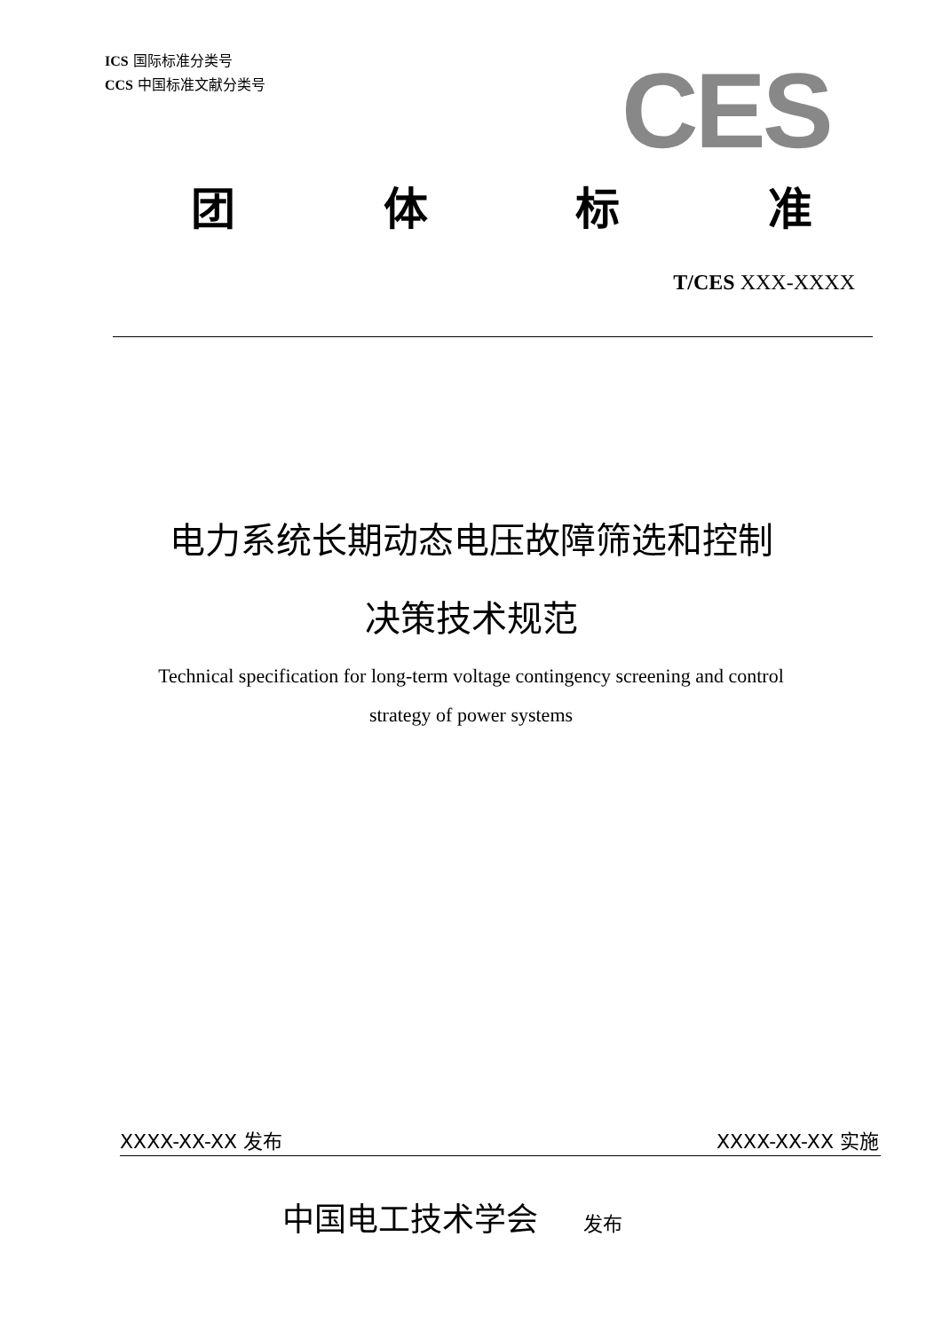ICS 国际标准分类号
CCS 中国标准文献分类号
CES
团 体 标 准
T/CES XXX-XXXX
电力系统长期动态电压故障筛选和控制
决策技术规范
Technical specification for long-term voltage contingency screening and control
strategy of power systems
XXXX-XX-XX 发布 XXXX-XX-XX 实施
中国电工技术学会 发布